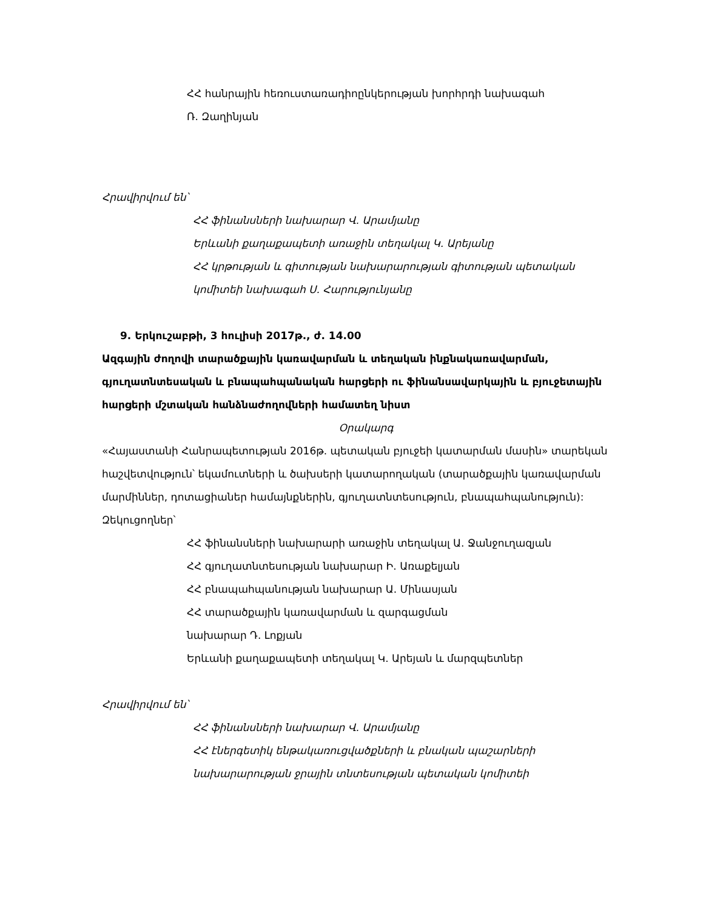ՀՀ հանրային հեռուստառադիոընկերության խորհրդի նախագահ
Ռ. Զաղինյան
Հրավիրվում են՝
ՀՀ ֆինանսների նախարար Վ. Արամյանը
Երևանի քաղաքապետի առաջին տեղակալ Կ. Արեյանը
ՀՀ կրթության և գիտության նախարարության գիտության պետական
կոմիտեի նախագահ Ս. Հարությունյանը
9. Երկուշաբթի, 3 հուլիսի 2017թ., ժ. 14.00
Ազգային ժողովի տարածքային կառավարման և տեղական ինքնակառավարման, գյուղատնտեսական և բնապահպանական հարցերի ու ֆինանսավարկային և բյուջետային հարցերի մշտական հանձնաժողովների համատեղ նիստ
Օրակարգ
«Հայաստանի Հանրապետության 2016թ. պետական բյուջեի կատարման մասին» տարեկան հաշվետվություն՝ եկամուտների և ծախսերի կատարողական (տարածքային կառավարման մարմիններ, դոտացիաներ համայնքներին, գյուղատնտեսություն, բնապահպանություն):
Զեկուցողներ՝
ՀՀ ֆինանսների նախարարի առաջին տեղակալ Ա. Ջանջուղազյան
ՀՀ գյուղատնտեսության նախարար Ի. Առաքելյան
ՀՀ բնապահպանության նախարար Ա. Մինասյան
ՀՀ տարածքային կառավարման և զարգացման
նախարար Դ. Լոքյան
Երևանի քաղաքապետի տեղակալ Կ. Արեյան և մարզպետներ
Հրավիրվում են՝
ՀՀ ֆինանսների նախարար Վ. Արամյանը
ՀՀ էներգետիկ ենթակառուցվածքների և բնական պաշարների
նախարարության ջրային տնտեսության պետական կոմիտեի